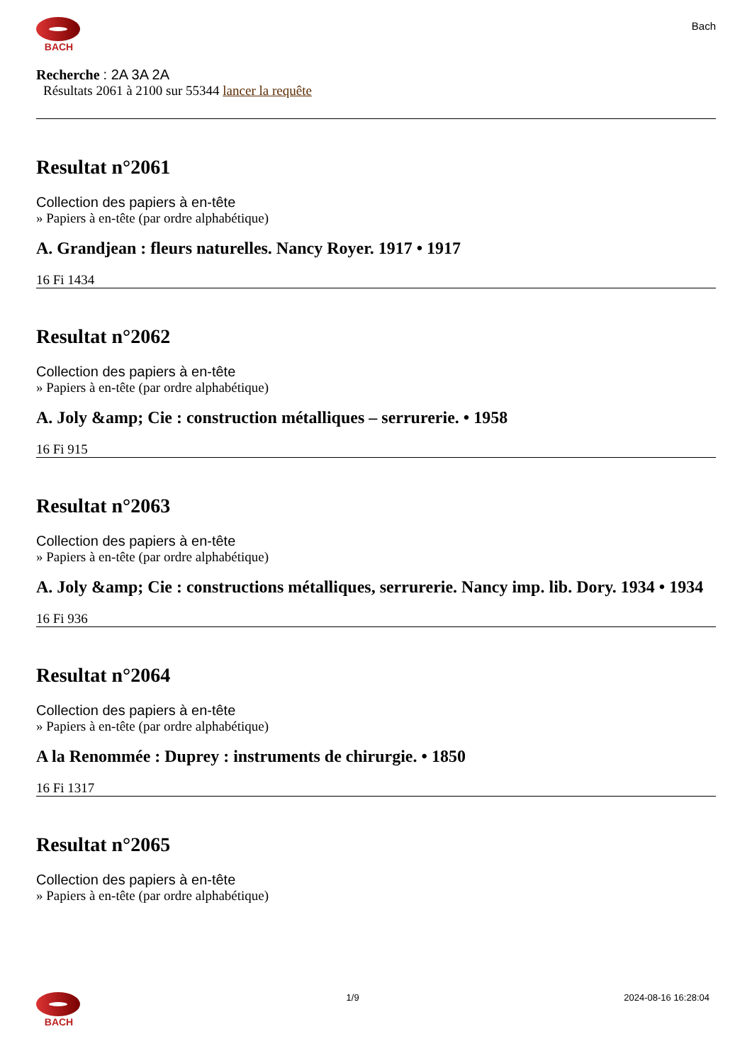BACH
Bach
Recherche : 2A 3A 2A
Résultats 2061 à 2100 sur 55344 lancer la requête
Resultat n°2061
Collection des papiers à en-tête
» Papiers à en-tête (par ordre alphabétique)
A. Grandjean : fleurs naturelles. Nancy Royer. 1917 • 1917
16 Fi 1434
Resultat n°2062
Collection des papiers à en-tête
» Papiers à en-tête (par ordre alphabétique)
A. Joly &amp; Cie : construction métalliques – serrurerie. • 1958
16 Fi 915
Resultat n°2063
Collection des papiers à en-tête
» Papiers à en-tête (par ordre alphabétique)
A. Joly &amp; Cie : constructions métalliques, serrurerie. Nancy imp. lib. Dory. 1934 • 1934
16 Fi 936
Resultat n°2064
Collection des papiers à en-tête
» Papiers à en-tête (par ordre alphabétique)
A la Renommée : Duprey : instruments de chirurgie. • 1850
16 Fi 1317
Resultat n°2065
Collection des papiers à en-tête
» Papiers à en-tête (par ordre alphabétique)
BACH 1/9 2024-08-16 16:28:04